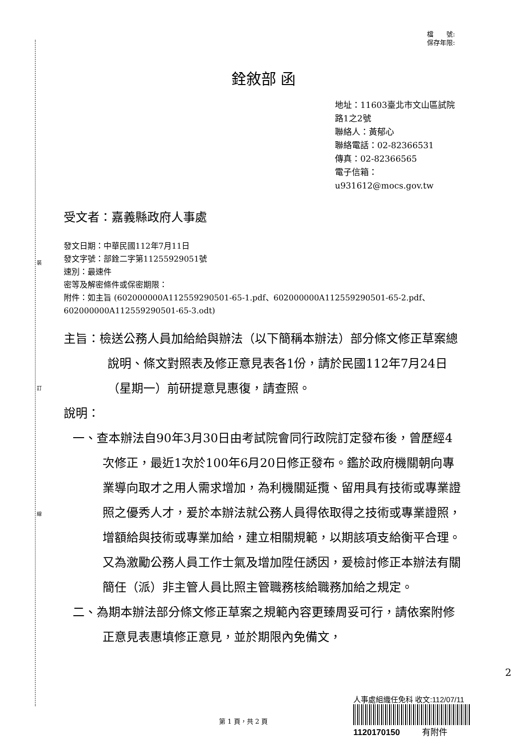裝
訂
線
檔　　號:
保存年限:
銓敘部 函
地址：11603臺北市文山區試院路1之2號
聯絡人：黃郁心
聯絡電話：02-82366531
傳真：02-82366565
電子信箱：u931612@mocs.gov.tw
受文者：嘉義縣政府人事處
發文日期：中華民國112年7月11日
發文字號：部銓二字第11255929051號
速別：最速件
密等及解密條件或保密期限：
附件：如主旨 (602000000A112559290501-65-1.pdf、602000000A112559290501-65-2.pdf、602000000A112559290501-65-3.odt)
主旨：檢送公務人員加給給與辦法（以下簡稱本辦法）部分條文修正草案總說明、條文對照表及修正意見表各1份，請於民國112年7月24日（星期一）前研提意見惠復，請查照。
說明：
一、查本辦法自90年3月30日由考試院會同行政院訂定發布後，曾歷經4次修正，最近1次於100年6月20日修正發布。鑑於政府機關朝向專業導向取才之用人需求增加，為利機關延攬、留用具有技術或專業證照之優秀人才，爰於本辦法就公務人員得依取得之技術或專業證照，增額給與技術或專業加給，建立相關規範，以期該項支給衡平合理。又為激勵公務人員工作士氣及增加陞任誘因，爰檢討修正本辦法有關簡任（派）非主管人員比照主管職務核給職務加給之規定。
二、為期本辦法部分條文修正草案之規範內容更臻周妥可行，請依案附修正意見表惠填修正意見，並於期限內免備文，
人事處組織任免科 收文:112/07/11
1120170150 有附件
2
第 1 頁，共 2 頁